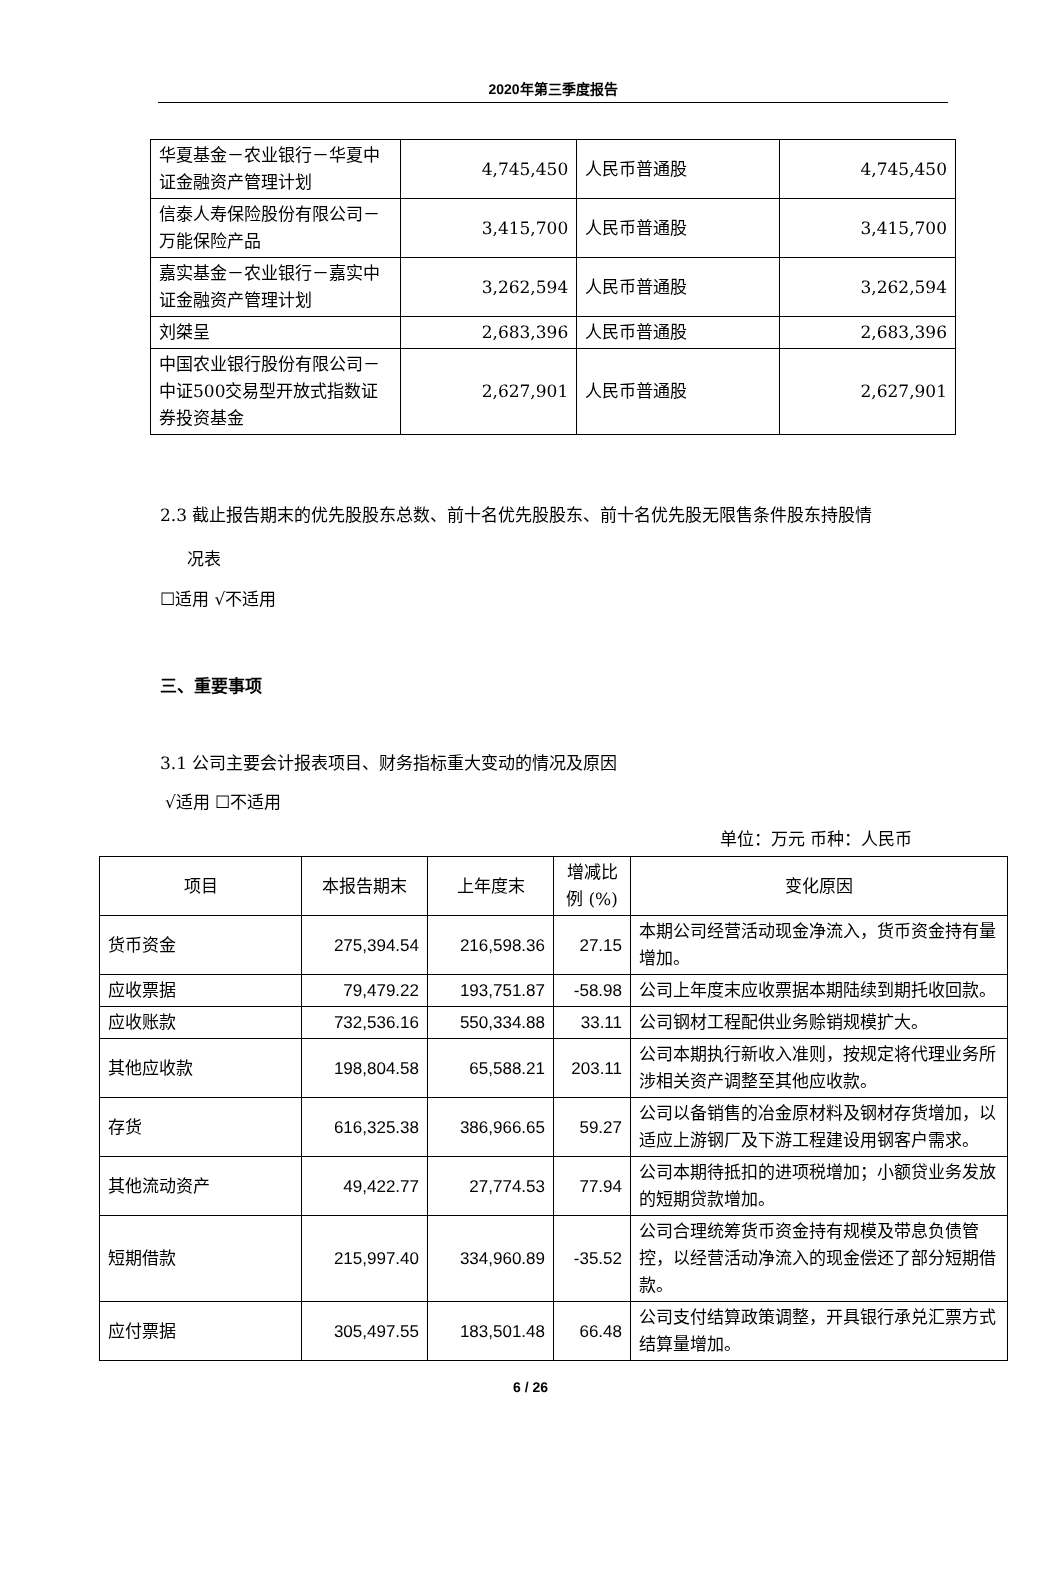2020年第三季度报告
| 华夏基金－农业银行－华夏中证金融资产管理计划 | 4,745,450 | 人民币普通股 | 4,745,450 |
| 信泰人寿保险股份有限公司－万能保险产品 | 3,415,700 | 人民币普通股 | 3,415,700 |
| 嘉实基金－农业银行－嘉实中证金融资产管理计划 | 3,262,594 | 人民币普通股 | 3,262,594 |
| 刘桀呈 | 2,683,396 | 人民币普通股 | 2,683,396 |
| 中国农业银行股份有限公司－中证500交易型开放式指数证券投资基金 | 2,627,901 | 人民币普通股 | 2,627,901 |
2.3 截止报告期末的优先股股东总数、前十名优先股股东、前十名优先股无限售条件股东持股情
况表
☐适用 √不适用
三、重要事项
3.1 公司主要会计报表项目、财务指标重大变动的情况及原因
√适用 ☐不适用
单位：万元 币种：人民币
| 项目 | 本报告期末 | 上年度末 | 增减比例 (%) | 变化原因 |
| --- | --- | --- | --- | --- |
| 货币资金 | 275,394.54 | 216,598.36 | 27.15 | 本期公司经营活动现金净流入，货币资金持有量增加。 |
| 应收票据 | 79,479.22 | 193,751.87 | -58.98 | 公司上年度末应收票据本期陆续到期托收回款。 |
| 应收账款 | 732,536.16 | 550,334.88 | 33.11 | 公司钢材工程配供业务赊销规模扩大。 |
| 其他应收款 | 198,804.58 | 65,588.21 | 203.11 | 公司本期执行新收入准则，按规定将代理业务所涉相关资产调整至其他应收款。 |
| 存货 | 616,325.38 | 386,966.65 | 59.27 | 公司以备销售的冶金原材料及钢材存货增加，以适应上游钢厂及下游工程建设用钢客户需求。 |
| 其他流动资产 | 49,422.77 | 27,774.53 | 77.94 | 公司本期待抵扣的进项税增加；小额贷业务发放的短期贷款增加。 |
| 短期借款 | 215,997.40 | 334,960.89 | -35.52 | 公司合理统筹货币资金持有规模及带息负债管控，以经营活动净流入的现金偿还了部分短期借款。 |
| 应付票据 | 305,497.55 | 183,501.48 | 66.48 | 公司支付结算政策调整，开具银行承兑汇票方式结算量增加。 |
6 / 26